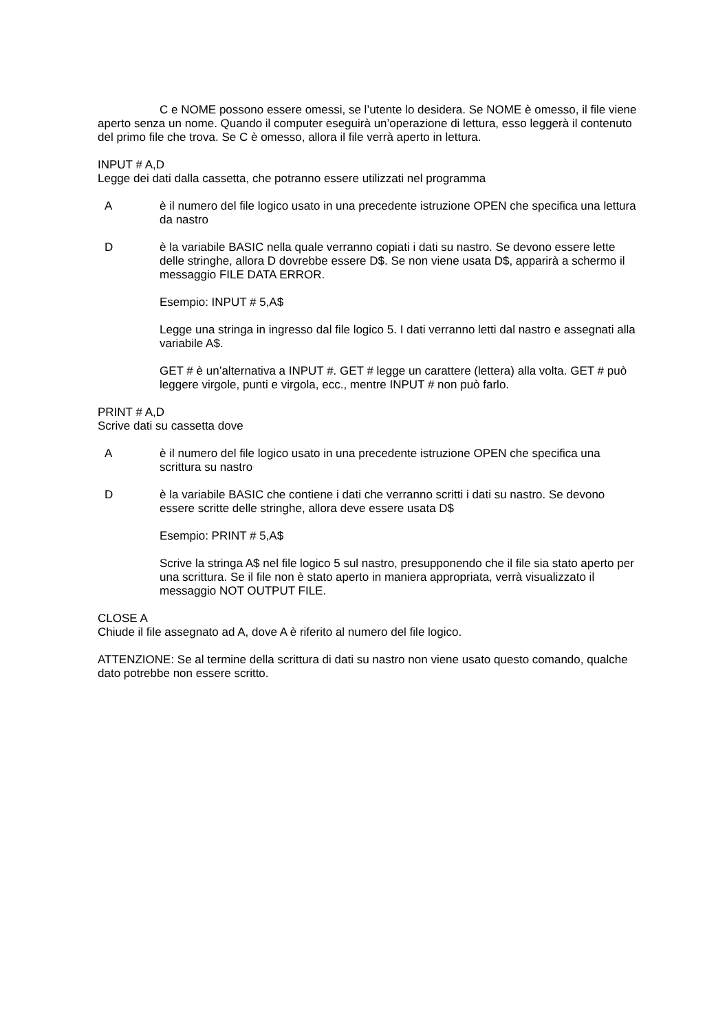C e NOME possono essere omessi, se l’utente lo desidera. Se NOME è omesso, il file viene aperto senza un nome. Quando il computer eseguirà un’operazione di lettura, esso leggerà il contenuto del primo file che trova. Se C è omesso, allora il file verrà aperto in lettura.
INPUT # A,D
Legge dei dati dalla cassetta, che potranno essere utilizzati nel programma
A è il numero del file logico usato in una precedente istruzione OPEN che specifica una lettura da nastro
D è la variabile BASIC nella quale verranno copiati i dati su nastro. Se devono essere lette delle stringhe, allora D dovrebbe essere D$. Se non viene usata D$, apparirà a schermo il messaggio FILE DATA ERROR.
Esempio: INPUT # 5,A$
Legge una stringa in ingresso dal file logico 5. I dati verranno letti dal nastro e assegnati alla variabile A$.
GET # è un’alternativa a INPUT #. GET # legge un carattere (lettera) alla volta. GET # può leggere virgole, punti e virgola, ecc., mentre INPUT # non può farlo.
PRINT # A,D
Scrive dati su cassetta dove
A è il numero del file logico usato in una precedente istruzione OPEN che specifica una scrittura su nastro
D è la variabile BASIC che contiene i dati che verranno scritti i dati su nastro. Se devono essere scritte delle stringhe, allora deve essere usata D$
Esempio: PRINT # 5,A$
Scrive la stringa A$ nel file logico 5 sul nastro, presupponendo che il file sia stato aperto per una scrittura. Se il file non è stato aperto in maniera appropriata, verrà visualizzato il messaggio NOT OUTPUT FILE.
CLOSE A
Chiude il file assegnato ad A, dove A è riferito al numero del file logico.
ATTENZIONE: Se al termine della scrittura di dati su nastro non viene usato questo comando, qualche dato potrebbe non essere scritto.